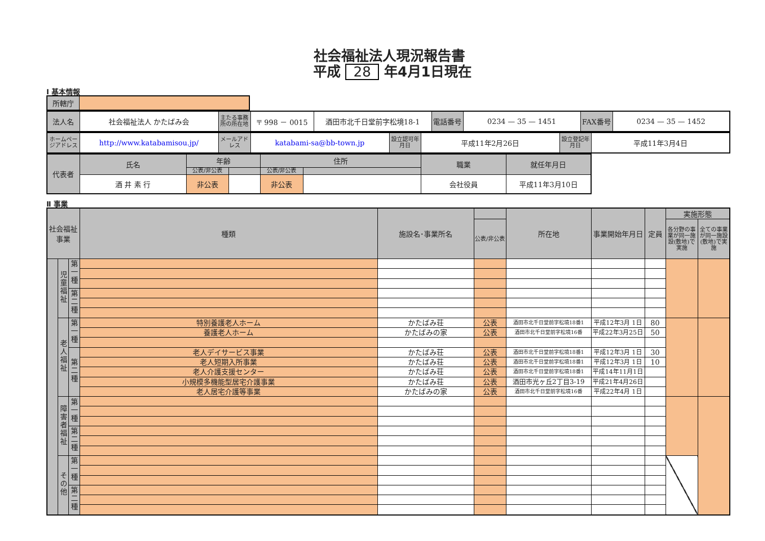社会福祉法人現況報告書
平成 28 年4月1日現在
Ⅰ 基本情報
| 所轄庁 | |
| 法人名 | 社会福祉法人 かたばみ会 | 主たる事務所の所在地 | 〒 998 － 0015 | 酒田市北千日堂前字松境18-1 | 電話番号 | 0234 — 35 — 1451 | FAX番号 | 0234 — 35 — 1452 |
| ホームページアドレス | http://www.katabamisou.jp/ | メールアドレス | katabami-sa@bb-town.jp | 設立認可年月日 | 平成11年2月26日 | 設立登記年月日 | 平成11年3月4日 |
| 代表者 | 氏名 | 年齢 | | 住所 | | 職業 | 就任年月日 |
| | | 公表/非公表 | | 公表/非公表 | | | |
| | 酒 井 素 行 | 非公表 | | 非公表 | | 会社役員 | 平成11年3月10日 |
Ⅱ 事業
| 社会福祉事業 | | | 種類 | 施設名･事業所名 | | 所在地 | 事業開始年月日 | 定員 | 実施形態 | |
| --- | --- | --- | --- | --- | --- | --- | --- | --- | --- | --- |
| | | | | | 公表/非公表 | | | | 各分野の事業が同一施設(敷地)で実施 | 全ての事業が同一施設(敷地)で実施 |
| | 児童福祉 | 第一種 | | | | | | | | |
| | | 第二種 | | | | | | | | |
| | 老人福祉 | 第一種 | 特別養護老人ホーム | かたばみ荘 | 公表 | 酒田市北千日堂前字松境18番1 | 平成12年3月 1日 | 80 | | |
| | | | 養護老人ホーム | かたばみの家 | 公表 | 酒田市北千日堂前字松境16番 | 平成22年3月25日 | 50 | | |
| | | 第二種 | 老人デイサービス事業 | かたばみ荘 | 公表 | 酒田市北千日堂前字松境18番1 | 平成12年3月 1日 | 30 | | |
| | | | 老人短期入所事業 | かたばみ荘 | 公表 | 酒田市北千日堂前字松境18番1 | 平成12年3月 1日 | 10 | | |
| | | | 老人介護支援センター | かたばみ荘 | 公表 | 酒田市北千日堂前字松境18番1 | 平成14年11月1日 | | | |
| | | | 小規模多機能型居宅介護事業 | かたばみ荘 | 公表 | 酒田市光ヶ丘2丁目3-19 | 平成21年4月26日 | | | |
| | | | 老人居宅介護等事業 | かたばみの家 | 公表 | 酒田市北千日堂前字松境16番 | 平成22年4月 1日 | | | |
| | 障害者福祉 | 第一種 | | | | | | | | |
| | | 第二種 | | | | | | | | |
| | その他 | 第一種 | | | | | | | | |
| | | 第二種 | | | | | | | | |